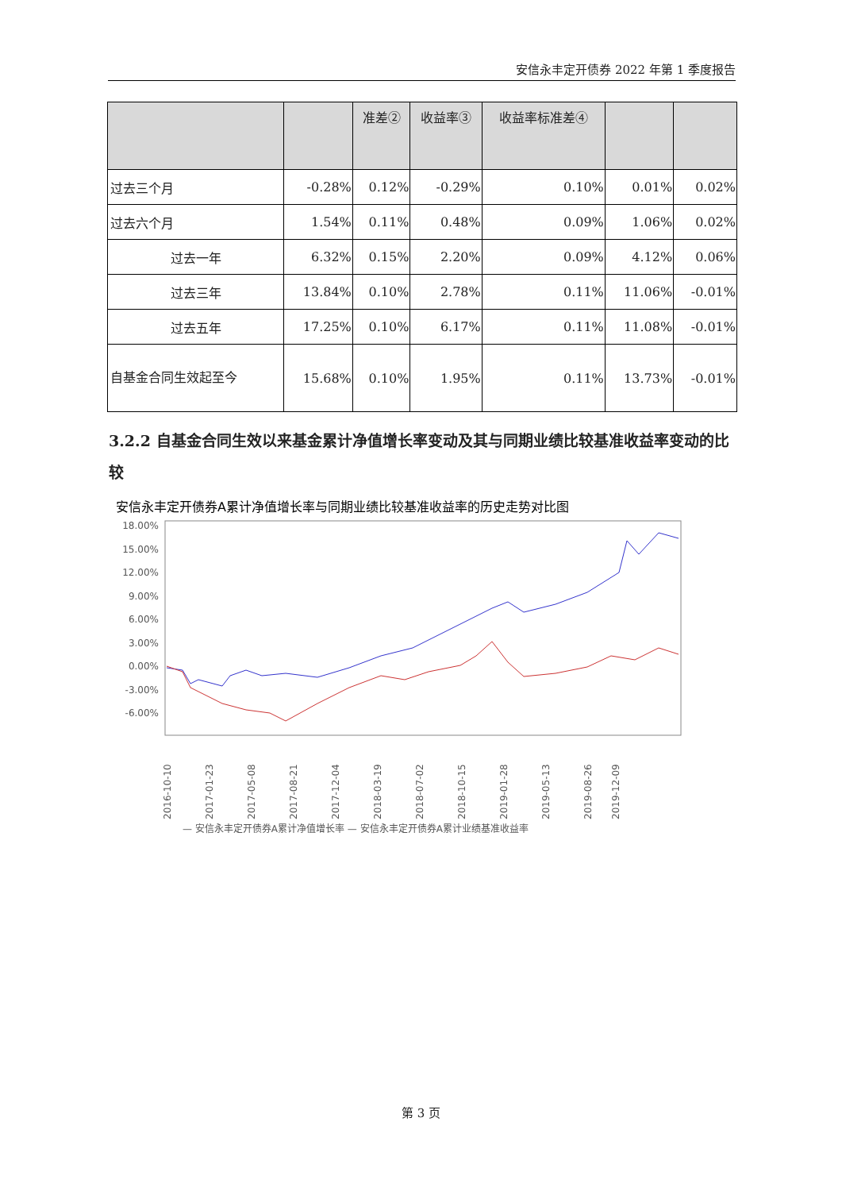安信永丰定开债券 2022 年第 1 季度报告
| | | 准差② | 收益率③ | 收益率标准差④ | | |
| --- | --- | --- | --- | --- | --- | --- |
| 过去三个月 | -0.28% | 0.12% | -0.29% | 0.10% | 0.01% | 0.02% |
| 过去六个月 | 1.54% | 0.11% | 0.48% | 0.09% | 1.06% | 0.02% |
| 过去一年 | 6.32% | 0.15% | 2.20% | 0.09% | 4.12% | 0.06% |
| 过去三年 | 13.84% | 0.10% | 2.78% | 0.11% | 11.06% | -0.01% |
| 过去五年 | 17.25% | 0.10% | 6.17% | 0.11% | 11.08% | -0.01% |
| 自基金合同生效起至今 | 15.68% | 0.10% | 1.95% | 0.11% | 13.73% | -0.01% |
3.2.2 自基金合同生效以来基金累计净值增长率变动及其与同期业绩比较基准收益率变动的比较
安信永丰定开债券A累计净值增长率与同期业绩比较基准收益率的历史走势对比图
18.00%
15.00%
12.00%
9.00%
6.00%
3.00%
0.00%
-3.00%
-6.00%
2016-10-10
2017-01-23
2017-05-08
2017-08-21
2017-12-04
2018-03-19
2018-07-02
2018-10-15
2019-01-28
2019-05-13
2019-08-26
2019-12-09
— 安信永丰定开债券A累计净值增长率 — 安信永丰定开债券A累计业绩基准收益率
第 3 页